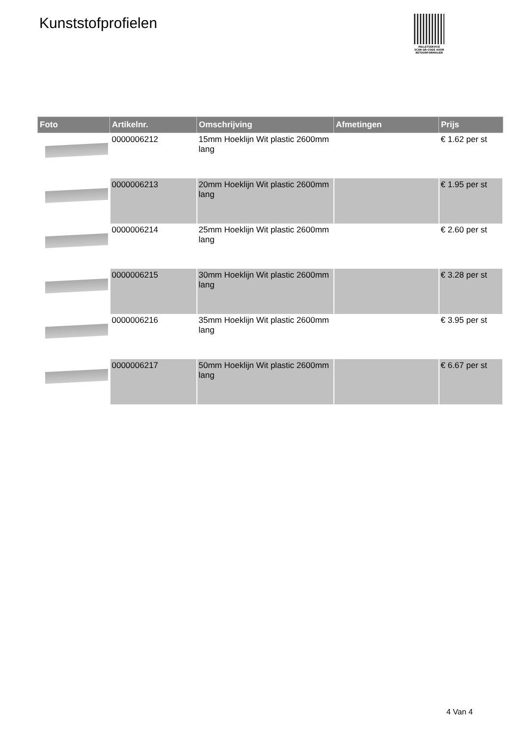Kunststofprofielen
PALLETSERVICE
SCAN QR-CODE VOOR RETOURFORMULIER
| Foto | Artikelnr. | Omschrijving | Afmetingen | Prijs |
| --- | --- | --- | --- | --- |
| | 0000006212 | 15mm Hoeklijn Wit plastic 2600mm lang | | € 1.62 per st |
| | 0000006213 | 20mm Hoeklijn Wit plastic 2600mm lang | | € 1.95 per st |
| | 0000006214 | 25mm Hoeklijn Wit plastic 2600mm lang | | € 2.60 per st |
| | 0000006215 | 30mm Hoeklijn Wit plastic 2600mm lang | | € 3.28 per st |
| | 0000006216 | 35mm Hoeklijn Wit plastic 2600mm lang | | € 3.95 per st |
| | 0000006217 | 50mm Hoeklijn Wit plastic 2600mm lang | | € 6.67 per st |
4 Van 4